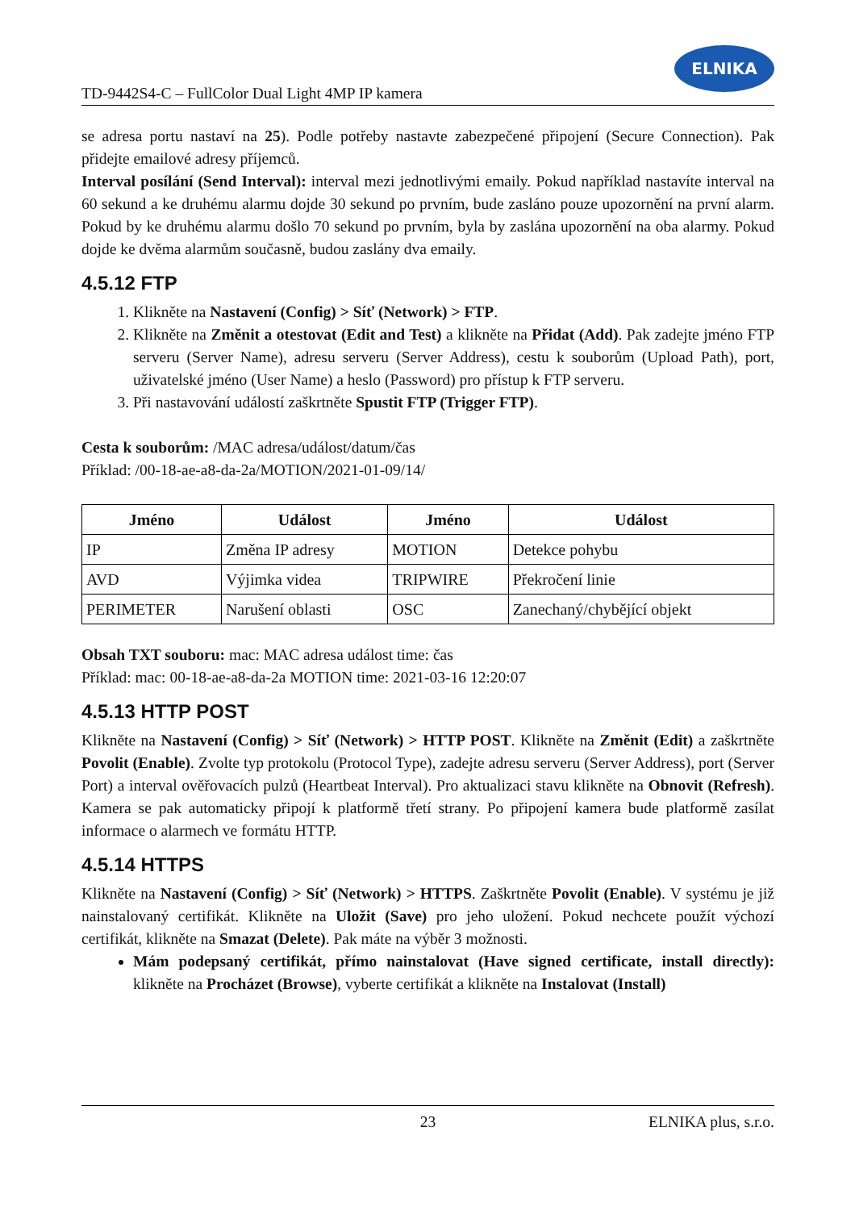TD-9442S4-C – FullColor Dual Light 4MP IP kamera
ELNIKA
se adresa portu nastaví na 25). Podle potřeby nastavte zabezpečené připojení (Secure Connection). Pak přidejte emailové adresy příjemců.
Interval posílání (Send Interval): interval mezi jednotlivými emaily. Pokud například nastavíte interval na 60 sekund a ke druhému alarmu dojde 30 sekund po prvním, bude zasláno pouze upozornění na první alarm. Pokud by ke druhému alarmu došlo 70 sekund po prvním, byla by zaslána upozornění na oba alarmy. Pokud dojde ke dvěma alarmům současně, budou zaslány dva emaily.
4.5.12 FTP
1. Klikněte na Nastavení (Config) > Síť (Network) > FTP.
2. Klikněte na Změnit a otestovat (Edit and Test) a klikněte na Přidat (Add). Pak zadejte jméno FTP serveru (Server Name), adresu serveru (Server Address), cestu k souborům (Upload Path), port, uživatelské jméno (User Name) a heslo (Password) pro přístup k FTP serveru.
3. Při nastavování událostí zaškrtněte Spustit FTP (Trigger FTP).
Cesta k souborům: /MAC adresa/událost/datum/čas
Příklad: /00-18-ae-a8-da-2a/MOTION/2021-01-09/14/
| Jméno | Událost | Jméno | Událost |
| --- | --- | --- | --- |
| IP | Změna IP adresy | MOTION | Detekce pohybu |
| AVD | Výjimka videa | TRIPWIRE | Překročení linie |
| PERIMETER | Narušení oblasti | OSC | Zanechaný/chybějící objekt |
Obsah TXT souboru: mac: MAC adresa událost time: čas
Příklad: mac: 00-18-ae-a8-da-2a MOTION time: 2021-03-16 12:20:07
4.5.13 HTTP POST
Klikněte na Nastavení (Config) > Síť (Network) > HTTP POST. Klikněte na Změnit (Edit) a zaškrtněte Povolit (Enable). Zvolte typ protokolu (Protocol Type), zadejte adresu serveru (Server Address), port (Server Port) a interval ověřovacích pulzů (Heartbeat Interval). Pro aktualizaci stavu klikněte na Obnovit (Refresh). Kamera se pak automaticky připojí k platformě třetí strany. Po připojení kamera bude platformě zasílat informace o alarmech ve formátu HTTP.
4.5.14 HTTPS
Klikněte na Nastavení (Config) > Síť (Network) > HTTPS. Zaškrtněte Povolit (Enable). V systému je již nainstalovaný certifikát. Klikněte na Uložit (Save) pro jeho uložení. Pokud nechcete použít výchozí certifikát, klikněte na Smazat (Delete). Pak máte na výběr 3 možnosti.
Mám podepsaný certifikát, přímo nainstalovat (Have signed certificate, install directly): klikněte na Procházet (Browse), vyberte certifikát a klikněte na Instalovat (Install)
23 ELNIKA plus, s.r.o.